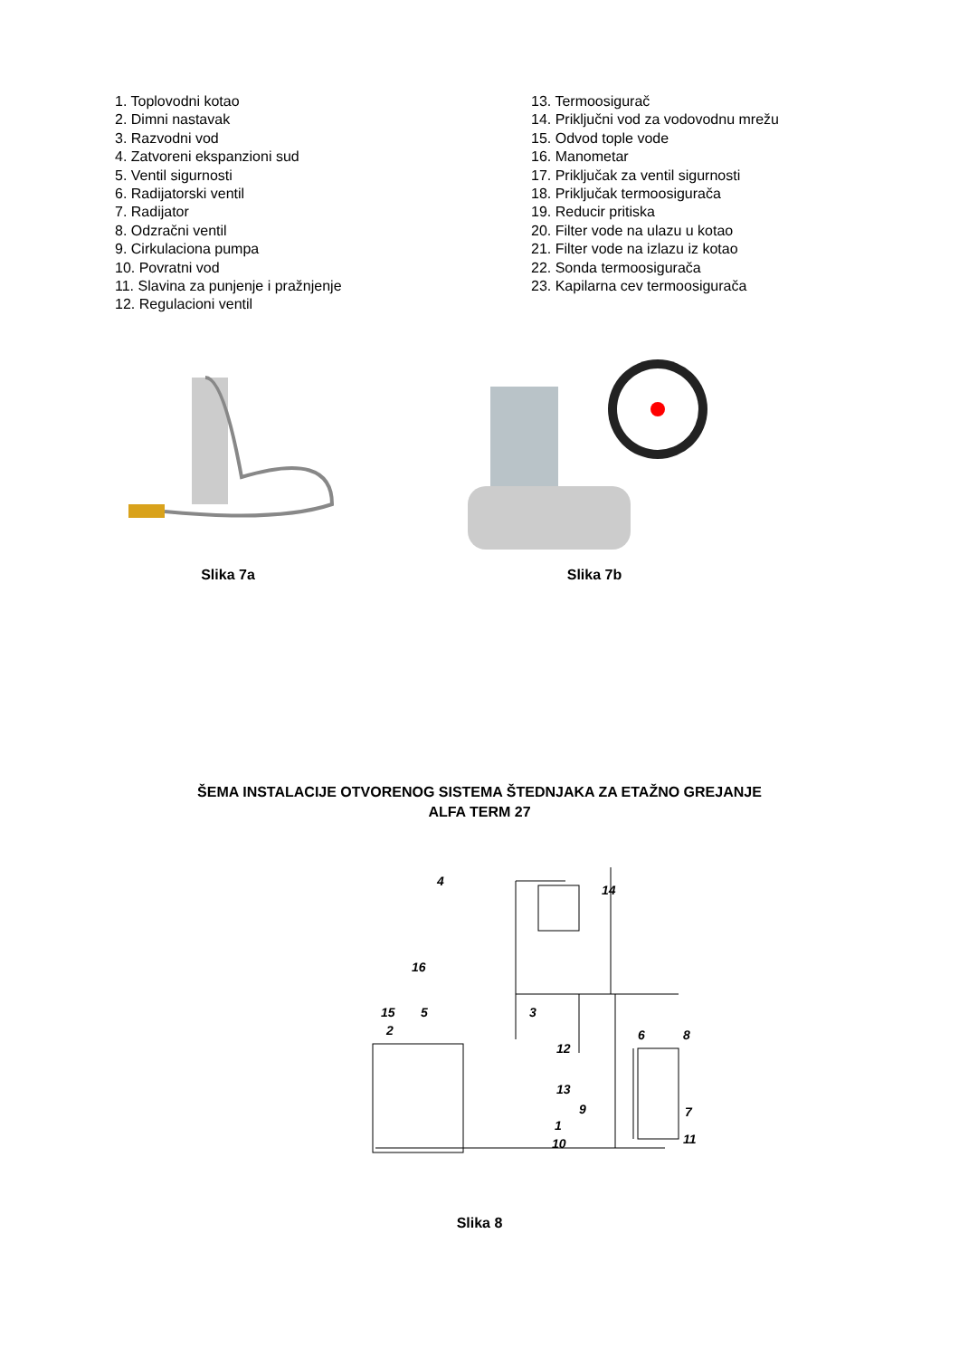1. Toplovodni kotao
2. Dimni nastavak
3. Razvodni vod
4. Zatvoreni ekspanzioni sud
5. Ventil sigurnosti
6. Radijatorski ventil
7. Radijator
8. Odzračni ventil
9. Cirkulaciona pumpa
10. Povratni vod
11. Slavina za punjenje i pražnjenje
12. Regulacioni ventil
13. Termoosigurač
14. Priključni vod za vodovodnu mrežu
15. Odvod tople vode
16. Manometar
17. Priključak za ventil sigurnosti
18. Priključak termoosigurača
19. Reducir pritiska
20. Filter vode na ulazu u kotao
21. Filter vode na izlazu iz kotao
22. Sonda termoosigurača
23. Kapilarna cev termoosigurača
Slika 7a Slika 7b
ŠEMA INSTALACIJE OTVORENOG SISTEMA ŠTEDNJAKA ZA ETAŽNO GREJANJE
ALFA TERM 27
4
14
16
15
5
3
2
12
13
1
10
6
8
7
11
9
Slika 8